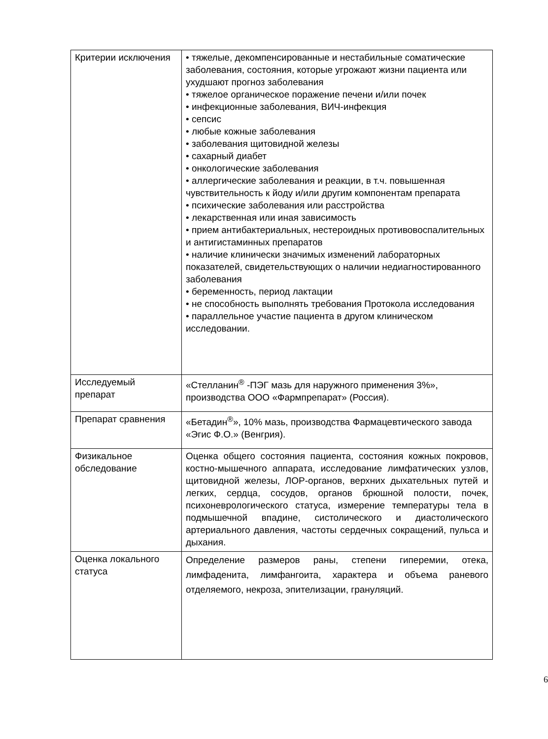| Критерии исключения | • тяжелые, декомпенсированные и нестабильные соматические заболевания, состояния, которые угрожают жизни пациента или ухудшают прогноз заболевания • тяжелое органическое поражение печени и/или почек • инфекционные заболевания, ВИЧ-инфекция • сепсис • любые кожные заболевания • заболевания щитовидной железы • сахарный диабет • онкологические заболевания • аллергические заболевания и реакции, в т.ч. повышенная чувствительность к йоду и/или другим компонентам препарата • психические заболевания или расстройства • лекарственная или иная зависимость • прием антибактериальных, нестероидных противовоспалительных и антигистаминных препаратов • наличие клинически значимых изменений лабораторных показателей, свидетельствующих о наличии недиагностированного заболевания • беременность, период лактации • не способность выполнять требования Протокола исследования • параллельное участие пациента в другом клиническом исследовании. |
| Исследуемый препарат | «Стелланин<sup>®</sup> -ПЭГ мазь для наружного применения 3%», производства ООО «Фармпрепарат» (Россия). |
| Препарат сравнения | «Бетадин<sup>®</sup>», 10% мазь, производства Фармацевтического завода «Эгис Ф.О.» (Венгрия). |
| Физикальное обследование | Оценка общего состояния пациента, состояния кожных покровов, костно-мышечного аппарата, исследование лимфатических узлов, щитовидной железы, ЛОР-органов, верхних дыхательных путей и легких, сердца, сосудов, органов брюшной полости, почек, психоневрологического статуса, измерение температуры тела в подмышечной впадине, систолического и диастолического артериального давления, частоты сердечных сокращений, пульса и дыхания. |
| Оценка локального статуса | Определение размеров раны, степени гиперемии, отека, лимфаденита, лимфангоита, характера и объема раневого отделяемого, некроза, эпителизации, грануляций. |
6